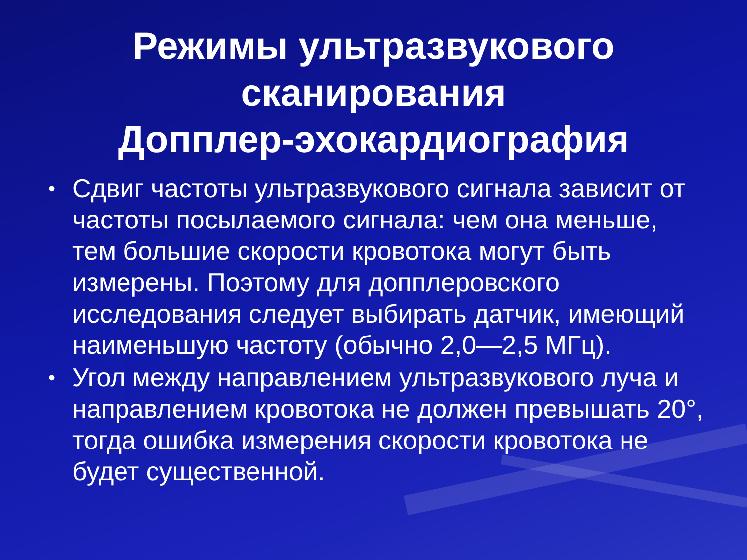Режимы ультразвукового
сканирования
Допплер-эхокардиография
• Сдвиг частоты ультразвукового сигнала зависит от частоты посылаемого сигнала: чем она меньше, тем большие скорости кровотока могут быть измерены. Поэтому для допплеровского исследования следует выбирать датчик, имеющий наименьшую частоту (обычно 2,0—2,5 МГц).
• Угол между направлением ультразвукового луча и направлением кровотока не должен превышать 20°, тогда ошибка измерения скорости кровотока не будет существенной.